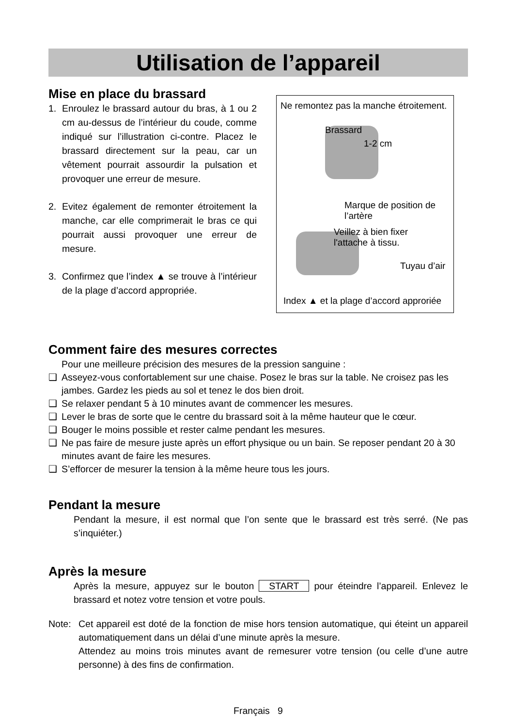Utilisation de l’appareil
Mise en place du brassard
1. Enroulez le brassard autour du bras, à 1 ou 2 cm au-dessus de l’intérieur du coude, comme indiqué sur l’illustration ci-contre. Placez le brassard directement sur la peau, car un vêtement pourrait assourdir la pulsation et provoquer une erreur de mesure.
2. Evitez également de remonter étroitement la manche, car elle comprimerait le bras ce qui pourrait aussi provoquer une erreur de mesure.
3. Confirmez que l’index ▲ se trouve à l’intérieur de la plage d’accord appropriée.
Ne remontez pas la manche étroitement.
Brassard
1-2 cm
Marque de position de l’artère
Veillez à bien fixer
l'attache à tissu.
Tuyau d’air
Index ▲ et la plage d’accord approriée
Comment faire des mesures correctes
Pour une meilleure précision des mesures de la pression sanguine :
❑ Asseyez-vous confortablement sur une chaise. Posez le bras sur la table. Ne croisez pas les jambes. Gardez les pieds au sol et tenez le dos bien droit.
❑ Se relaxer pendant 5 à 10 minutes avant de commencer les mesures.
❑ Lever le bras de sorte que le centre du brassard soit à la même hauteur que le cœur.
❑ Bouger le moins possible et rester calme pendant les mesures.
❑ Ne pas faire de mesure juste après un effort physique ou un bain. Se reposer pendant 20 à 30 minutes avant de faire les mesures.
❑ S’efforcer de mesurer la tension à la même heure tous les jours.
Pendant la mesure
Pendant la mesure, il est normal que l’on sente que le brassard est très serré. (Ne pas s’inquiéter.)
Après la mesure
Après la mesure, appuyez sur le bouton START pour éteindre l’appareil. Enlevez le brassard et notez votre tension et votre pouls.
Note: Cet appareil est doté de la fonction de mise hors tension automatique, qui éteint un appareil automatiquement dans un délai d’une minute après la mesure.
Attendez au moins trois minutes avant de remesurer votre tension (ou celle d’une autre personne) à des fins de confirmation.
Français 9